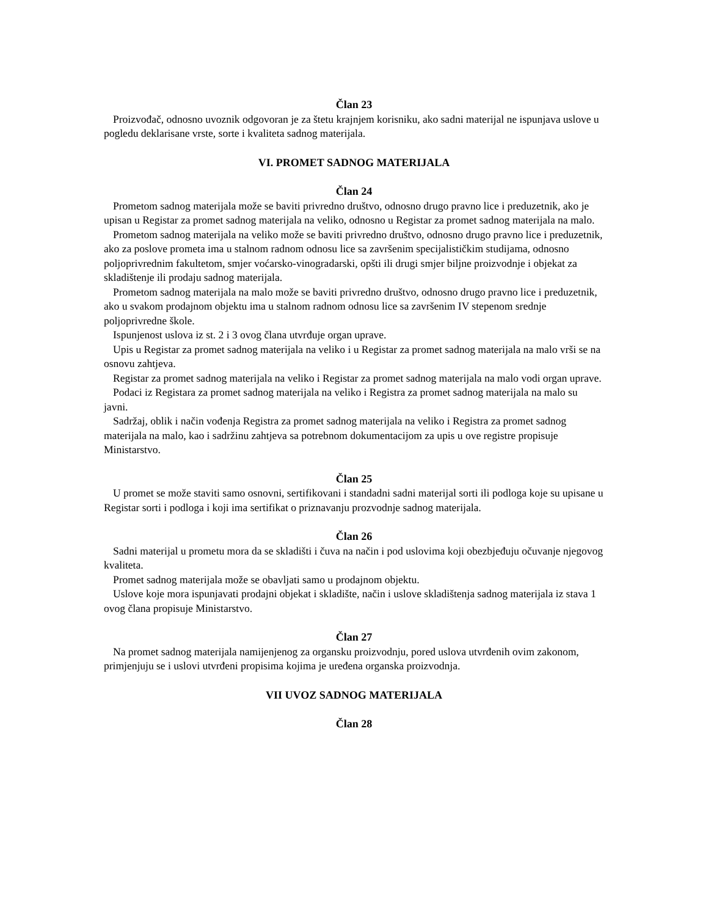Član 23
Proizvođač, odnosno uvoznik odgovoran je za štetu krajnjem korisniku, ako sadni materijal ne ispunjava uslove u pogledu deklarisane vrste, sorte i kvaliteta sadnog materijala.
VI. PROMET SADNOG MATERIJALA
Član 24
Prometom sadnog materijala može se baviti privredno društvo, odnosno drugo pravno lice i preduzetnik, ako je upisan u Registar za promet sadnog materijala na veliko, odnosno u Registar za promet sadnog materijala na malo.
Prometom sadnog materijala na veliko može se baviti privredno društvo, odnosno drugo pravno lice i preduzetnik, ako za poslove prometa ima u stalnom radnom odnosu lice sa završenim specijalističkim studijama, odnosno poljoprivrednim fakultetom, smjer voćarsko-vinogradarski, opšti ili drugi smjer biljne proizvodnje i objekat za skladištenje ili prodaju sadnog materijala.
Prometom sadnog materijala na malo može se baviti privredno društvo, odnosno drugo pravno lice i preduzetnik, ako u svakom prodajnom objektu ima u stalnom radnom odnosu lice sa završenim IV stepenom srednje poljoprivredne škole.
Ispunjenost uslova iz st. 2 i 3 ovog člana utvrđuje organ uprave.
Upis u Registar za promet sadnog materijala na veliko i u Registar za promet sadnog materijala na malo vrši se na osnovu zahtjeva.
Registar za promet sadnog materijala na veliko i Registar za promet sadnog materijala na malo vodi organ uprave.
Podaci iz Registara za promet sadnog materijala na veliko i Registra za promet sadnog materijala na malo su javni.
Sadržaj, oblik i način vođenja Registra za promet sadnog materijala na veliko i Registra za promet sadnog materijala na malo, kao i sadržinu zahtjeva sa potrebnom dokumentacijom za upis u ove registre propisuje Ministarstvo.
Član 25
U promet se može staviti samo osnovni, sertifikovani i standadni sadni materijal sorti ili podloga koje su upisane u Registar sorti i podloga i koji ima sertifikat o priznavanju prozvodnje sadnog materijala.
Član 26
Sadni materijal u prometu mora da se skladišti i čuva na način i pod uslovima koji obezbjeđuju očuvanje njegovog kvaliteta.
Promet sadnog materijala može se obavljati samo u prodajnom objektu.
Uslove koje mora ispunjavati prodajni objekat i skladište, način i uslove skladištenja sadnog materijala iz stava 1 ovog člana propisuje Ministarstvo.
Član 27
Na promet sadnog materijala namijenjenog za organsku proizvodnju, pored uslova utvrđenih ovim zakonom, primjenjuju se i uslovi utvrđeni propisima kojima je uređena organska proizvodnja.
VII UVOZ SADNOG MATERIJALA
Član 28